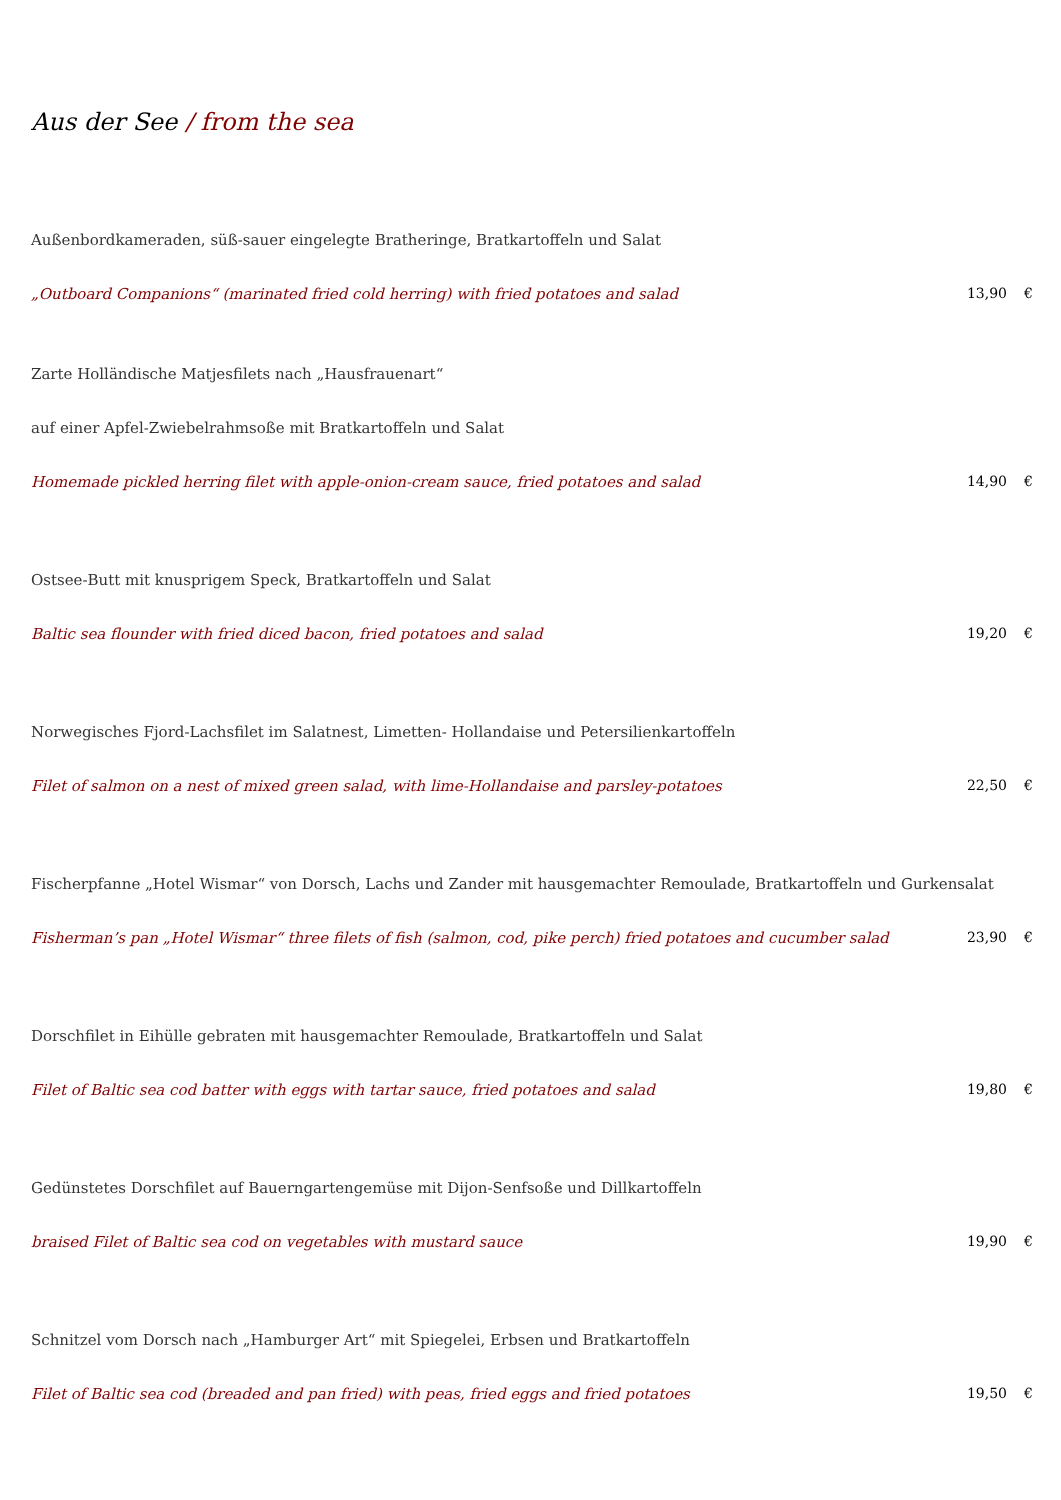Aus der See / from the sea
Außenbordkameraden, süß-sauer eingelegte Bratheringe, Bratkartoffeln und Salat
„Outboard Companions“ (marinated fried cold herring) with fried potatoes and salad 13,90 €
Zarte Holländische Matjesfilets nach „Hausfrauenart“
auf einer Apfel-Zwiebelrahmsoße mit Bratkartoffeln und Salat
Homemade pickled herring filet with apple-onion-cream sauce, fried potatoes and salad 14,90 €
Ostsee-Butt mit knusprigem Speck, Bratkartoffeln und Salat
Baltic sea flounder with fried diced bacon, fried potatoes and salad 19,20 €
Norwegisches Fjord-Lachsfilet im Salatnest, Limetten- Hollandaise und Petersilienkartoffeln
Filet of salmon on a nest of mixed green salad, with lime-Hollandaise and parsley-potatoes 22,50 €
Fischerpfanne „Hotel Wismar“ von Dorsch, Lachs und Zander mit hausgemachter Remoulade, Bratkartoffeln und Gurkensalat
Fisherman’s pan „Hotel Wismar“ three filets of fish (salmon, cod, pike perch) fried potatoes and cucumber salad 23,90 €
Dorschfilet in Eihülle gebraten mit hausgemachter Remoulade, Bratkartoffeln und Salat
Filet of Baltic sea cod batter with eggs with tartar sauce, fried potatoes and salad 19,80 €
Gedünstetes Dorschfilet auf Bauerngartengemüse mit Dijon-Senfsoße und Dillkartoffeln
braised Filet of Baltic sea cod on vegetables with mustard sauce 19,90 €
Schnitzel vom Dorsch nach „Hamburger Art“ mit Spiegelei, Erbsen und Bratkartoffeln
Filet of Baltic sea cod (breaded and pan fried) with peas, fried eggs and fried potatoes 19,50 €